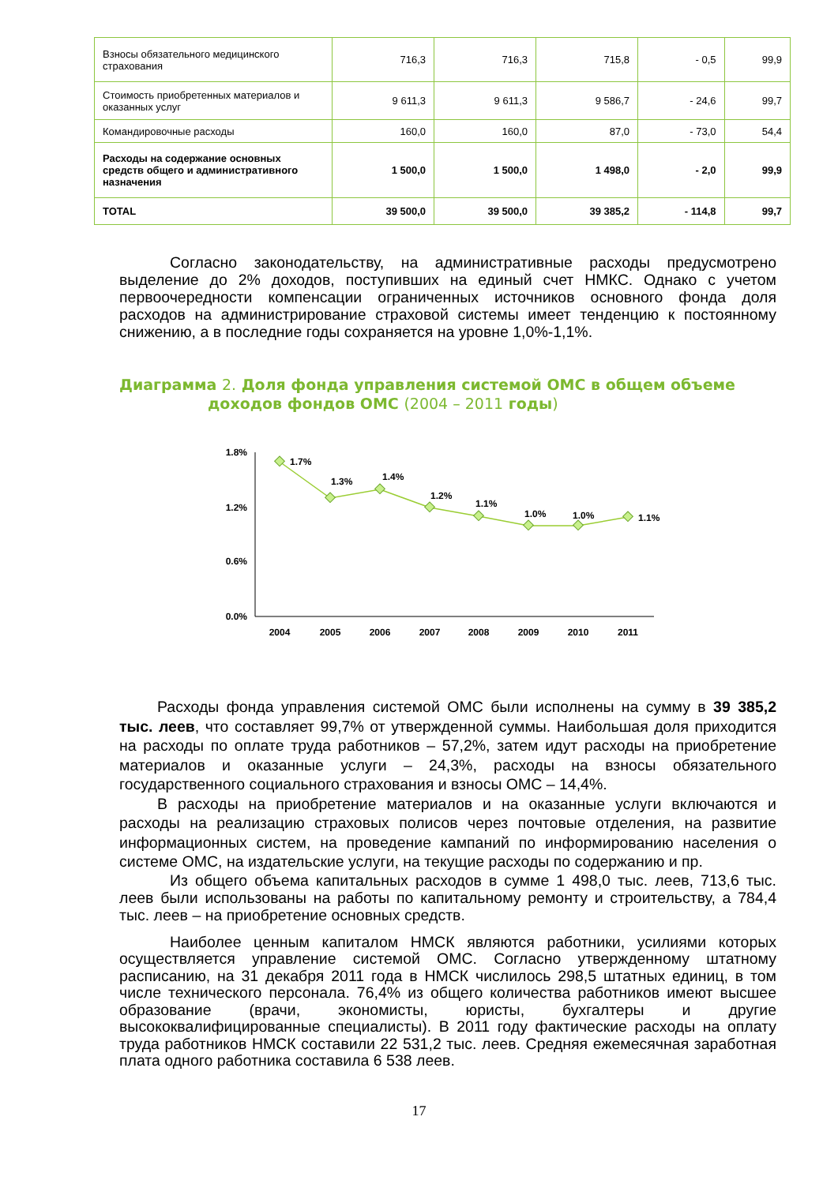| Взносы обязательного медицинского страхования | 716,3 | 716,3 | 715,8 | - 0,5 | 99,9 |
| Стоимость приобретенных материалов и оказанных услуг | 9 611,3 | 9 611,3 | 9 586,7 | - 24,6 | 99,7 |
| Командировочные расходы | 160,0 | 160,0 | 87,0 | - 73,0 | 54,4 |
| Расходы на содержание основных средств общего и административного назначения | 1 500,0 | 1 500,0 | 1 498,0 | - 2,0 | 99,9 |
| TOTAL | 39 500,0 | 39 500,0 | 39 385,2 | - 114,8 | 99,7 |
Согласно законодательству, на административные расходы предусмотрено выделение до 2% доходов, поступивших на единый счет НМКС. Однако с учетом первоочередности компенсации ограниченных источников основного фонда доля расходов на администрирование страховой системы имеет тенденцию к постоянному снижению, а в последние годы сохраняется на уровне 1,0%-1,1%.
Диаграмма 2. Доля фонда управления системой ОМС в общем объеме
доходов фондов ОМС (2004 – 2011 годы)
1.8%
1.2%
0.6%
0.0%
1.7%
1.3%
1.4%
1.2%
1.1%
1.0%
1.0%
1.1%
2004
2005
2006
2007
2008
2009
2010
2011
Расходы фонда управления системой ОМС были исполнены на сумму в 39 385,2 тыс. леев, что составляет 99,7% от утвержденной суммы. Наибольшая доля приходится на расходы по оплате труда работников – 57,2%, затем идут расходы на приобретение материалов и оказанные услуги – 24,3%, расходы на взносы обязательного государственного социального страхования и взносы ОМС – 14,4%.
В расходы на приобретение материалов и на оказанные услуги включаются и расходы на реализацию страховых полисов через почтовые отделения, на развитие информационных систем, на проведение кампаний по информированию населения о системе ОМС, на издательские услуги, на текущие расходы по содержанию и пр.
Из общего объема капитальных расходов в сумме 1 498,0 тыс. леев, 713,6 тыс. леев были использованы на работы по капитальному ремонту и строительству, а 784,4 тыс. леев – на приобретение основных средств.
Наиболее ценным капиталом НМСК являются работники, усилиями которых осуществляется управление системой ОМС. Согласно утвержденному штатному расписанию, на 31 декабря 2011 года в НМСК числилось 298,5 штатных единиц, в том числе технического персонала. 76,4% из общего количества работников имеют высшее образование (врачи, экономисты, юристы, бухгалтеры и другие высококвалифицированные специалисты). В 2011 году фактические расходы на оплату труда работников НМСК составили 22 531,2 тыс. леев. Средняя ежемесячная заработная плата одного работника составила 6 538 леев.
17